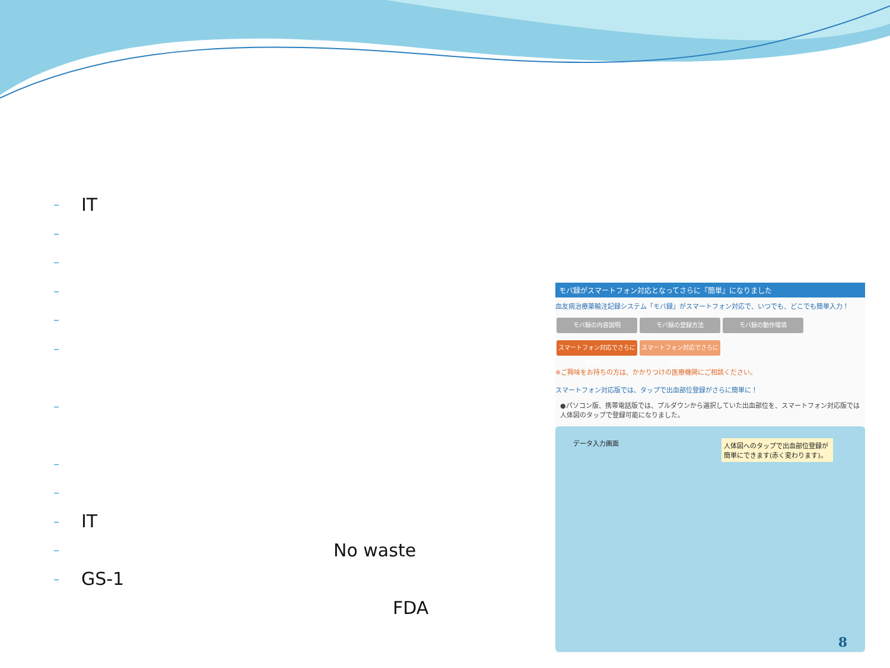– IT
–
–
–
–
–
–
–
–
– IT
– No waste
– GS-1
FDA
モバ録がスマートフォン対応となってさらに『簡単』になりました
血友病治療薬輸注記録システム「モバ録」がスマートフォン対応で、いつでも、どこでも簡単入力！
モバ録の内容説明 モバ録の登録方法 モバ録の動作環境
スマートフォン対応でさらに簡単に！ スマートフォン対応でさらに便利に！
※ご興味をお持ちの方は、かかりつけの医療機関にご相談ください。
スマートフォン対応版では、タップで出血部位登録がさらに簡単に！
●パソコン版、携帯電話版では、プルダウンから選択していた出血部位を、スマートフォン対応版では人体図のタップで登録可能になりました。
データ入力画面
人体図へのタップで出血部位登録が簡単にできます(赤く変わります)。
8